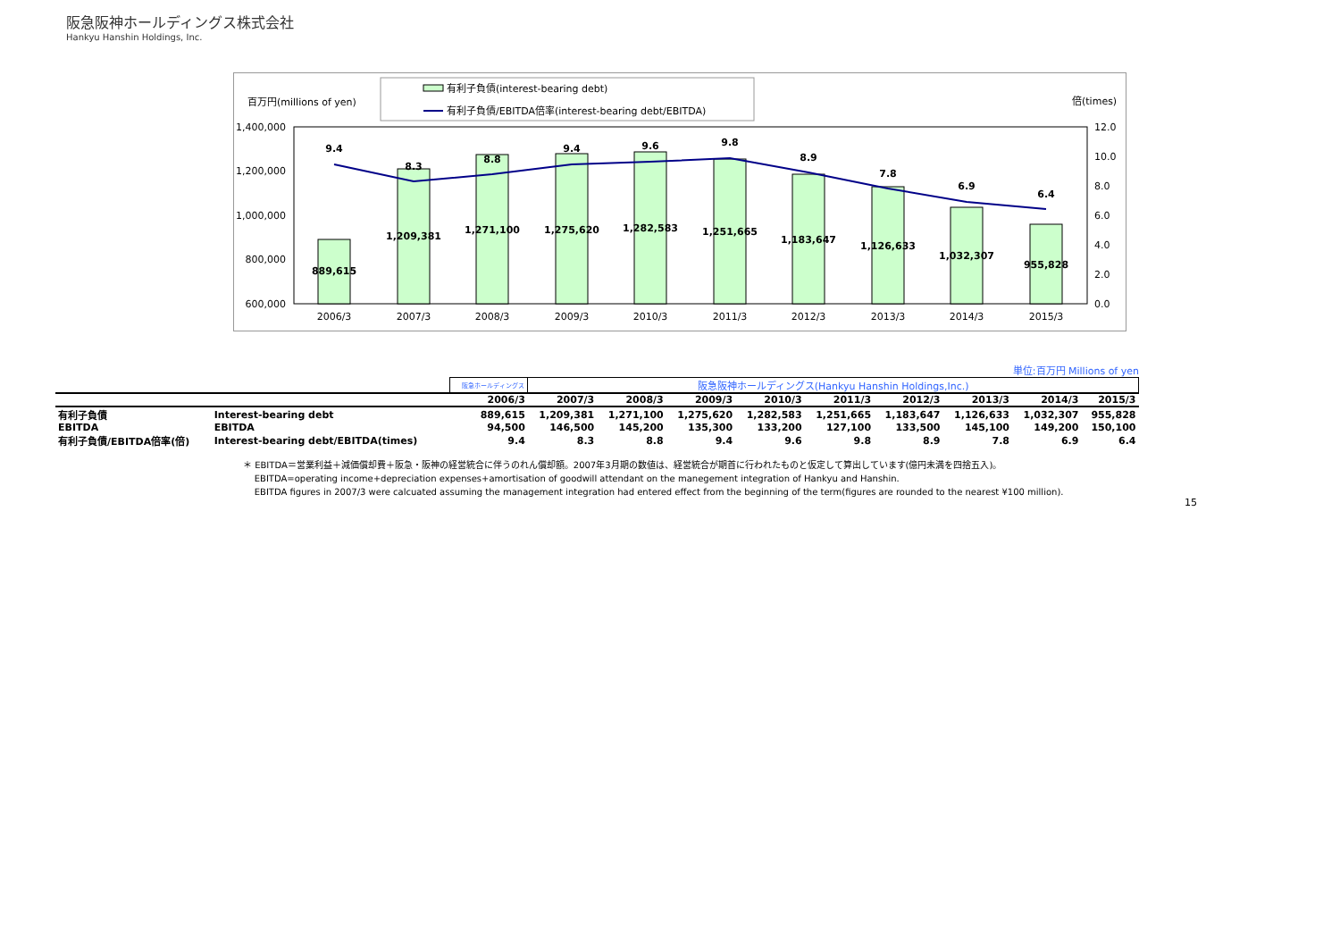阪急阪神ホールディングス株式会社
Hankyu Hanshin Holdings, Inc.
有利子負債(interest-bearing debt)
有利子負債/EBITDA倍率(interest-bearing debt/EBITDA)
百万円(millions of yen)
倍(times)
1,400,000
1,200,000
1,000,000
800,000
600,000
12.0
10.0
8.0
6.0
4.0
2.0
0.0
889,615
1,209,381
1,271,100
1,275,620
1,282,583
1,251,665
1,183,647
1,126,633
1,032,307
955,828
9.4
8.3
8.8
9.4
9.6
9.8
8.9
7.8
6.9
6.4
2006/3
2007/3
2008/3
2009/3
2010/3
2011/3
2012/3
2013/3
2014/3
2015/3
単位:百万円 Millions of yen
| | | 阪急ホールディングス | 阪急阪神ホールディングス(Hankyu Hanshin Holdings,Inc.) | | | | | | | | |
| | | 2006/3 | 2007/3 | 2008/3 | 2009/3 | 2010/3 | 2011/3 | 2012/3 | 2013/3 | 2014/3 | 2015/3 |
| 有利子負債 | Interest-bearing debt | 889,615 | 1,209,381 | 1,271,100 | 1,275,620 | 1,282,583 | 1,251,665 | 1,183,647 | 1,126,633 | 1,032,307 | 955,828 |
| EBITDA | EBITDA | 94,500 | 146,500 | 145,200 | 135,300 | 133,200 | 127,100 | 133,500 | 145,100 | 149,200 | 150,100 |
| 有利子負債/EBITDA倍率(倍) | Interest-bearing debt/EBITDA(times) | 9.4 | 8.3 | 8.8 | 9.4 | 9.6 | 9.8 | 8.9 | 7.8 | 6.9 | 6.4 |
＊ EBITDA＝営業利益＋減価償却費＋阪急・阪神の経営統合に伴うのれん償却額。2007年3月期の数値は、経営統合が期首に行われたものと仮定して算出しています(億円未満を四捨五入)。
EBITDA=operating income+depreciation expenses+amortisation of goodwill attendant on the manegement integration of Hankyu and Hanshin.
EBITDA figures in 2007/3 were calcuated assuming the management integration had entered effect from the beginning of the term(figures are rounded to the nearest ¥100 million).
15